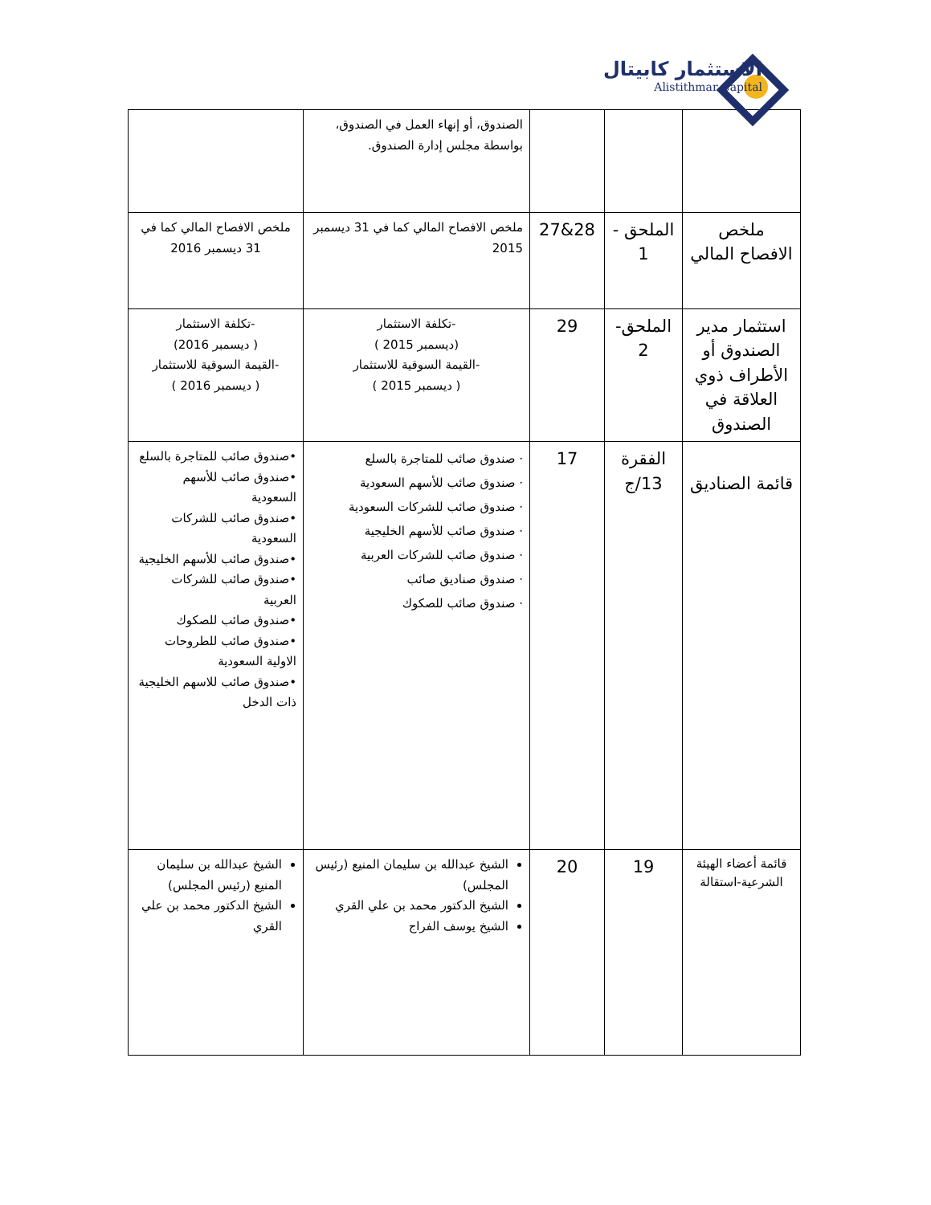الاستثمار كابيتال
Alistithmar Capital
| | | | الصندوق، أو إنهاء العمل في الصندوق، بواسطة مجلس إدارة الصندوق. | |
| ملخص الافصاح المالي | الملحق - 1 | 28&27 | ملخص الافصاح المالي كما في 31 ديسمبر 2015 | ملخص الافصاح المالي كما في 31 ديسمبر 2016 |
| استثمار مدير الصندوق أو الأطراف ذوي العلاقة في الصندوق | الملحق- 2 | 29 | -تكلفة الاستثمار (ديسمبر 2015 ) -القيمة السوقية للاستثمار ( ديسمبر 2015 ) | -تكلفة الاستثمار ( ديسمبر 2016) -القيمة السوقية للاستثمار ( ديسمبر 2016 ) |
| قائمة الصناديق | الفقرة 13/ج | 17 | · صندوق صائب للمتاجرة بالسلع · صندوق صائب للأسهم السعودية · صندوق صائب للشركات السعودية · صندوق صائب للأسهم الخليجية · صندوق صائب للشركات العربية · صندوق صناديق صائب · صندوق صائب للصكوك | •صندوق صائب للمتاجرة بالسلع •صندوق صائب للأسهم السعودية •صندوق صائب للشركات السعودية •صندوق صائب للأسهم الخليجية •صندوق صائب للشركات العربية •صندوق صائب للصكوك •صندوق صائب للطروحات الاولية السعودية •صندوق صائب للاسهم الخليجية ذات الدخل |
| قائمة أعضاء الهيئة الشرعية-استقالة | 19 | 20 | الشيخ عبدالله بن سليمان المنيع (رئيس المجلس) الشيخ الدكتور محمد بن علي القري الشيخ يوسف الفراج | الشيخ عبدالله بن سليمان المنيع (رئيس المجلس) الشيخ الدكتور محمد بن علي القري |